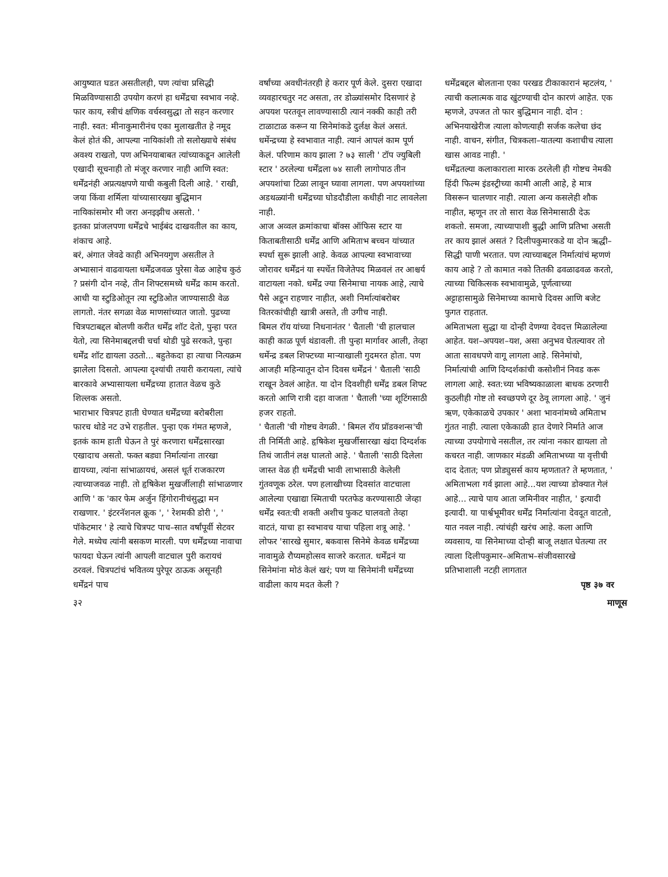आयुष्यात घडत असतीलही, पण त्यांचा प्रसिद्धी मिळविण्यासाठी उपयोग करणं हा धर्मेंद्रचा स्वभाव नव्हे.
फार काय, स्त्रीचं क्षणिक वर्चस्वसुद्धा तो सहन करणार नाही. स्वत: मीनाकुमारीनंच एका मुलाखतीत हे नमूद केलं होतं की, आपल्या नायिकांशी तो सलोख्याचे संबंध अवश्य राखतो, पण अभिनयाबाबत त्यांच्याकडून आलेली एखादी सूचनाही तो मंजूर करणार नाही आणि स्वत: धर्मेंद्रनंही अप्रत्यक्षपणे याची कबुली दिली आहे. ' राखी, जया किंवा शर्मिला यांच्यासारख्या बुद्धिमान नायिकांसमोर मी जरा अनइझीच असतो. '
इतका प्रांजलपणा धर्मेंद्रचे भाईबंद दाखवतील का काय, शंकाच आहे.
बरं, अंगात जेवढे काही अभिनयगुण असतील ते अभ्यासानं वाढवायला धर्मेंद्रजवळ पुरेसा वेळ आहेच कुठं ? प्रसंगी दोन नव्हे, तीन शिफ्टसमध्ये धर्मेंद्र काम करतो. आधी या स्टुडिओतून त्या स्टुडिओत जाण्यासाठी वेळ लागतो. नंतर सगळा वेळ माणसांच्यात जातो. पुढच्या चित्रपटाबद्दल बोलणी करीत धर्मेंद्र शॉट देतो, पुन्हा परत येतो, त्या सिनेमाबद्दलची चर्चा थोडी पुढे सरकते, पुन्हा धर्मेंद्र शॉट द्यायला उठतो... बहुतेकदा हा त्याचा नित्यक्रम झालेला दिसतो. आपल्या दृश्यांची तयारी करायला, त्यांचे बारकावे अभ्यासायला धर्मेंद्रच्या हातात वेळच कुठे शिल्लक असतो.
भाराभार चित्रपट हाती घेण्यात धर्मेंद्रच्या बरोबरीला फारच थोडे नट उभे राहतील. पुन्हा एक गंमत म्हणजे, इतकं काम हाती घेऊन ते पुरं करणारा धर्मेंद्रसारखा एखादाच असतो. फक्त बड्या निर्मात्यांना तारखा द्यायच्या, त्यांना सांभाळायचं, असलं धूर्त राजकारण त्याच्याजवळ नाही. तो हृषिकेश मुखर्जीलाही सांभाळणार आणि ' क 'कार फेम अर्जुन हिंगोरानीचंसुद्धा मन राखणार. ' इंटरनॅशनल क्रूक ', ' रेशमकी डोरी ', ' पॉकेटमार ' हे त्याचे चित्रपट पाच–सात वर्षांपूर्वी सेटवर गेले. मध्येच त्यांनी बसकण मारली. पण धर्मेंद्रच्या नावाचा फायदा घेऊन त्यांनी आपली वाटचाल पुरी करायचं ठरवलं. चित्रपटांचं भवितव्य पुरेपूर ठाऊक असूनही धर्मेंद्रनं पाच
वर्षांच्या अवधीनंतरही हे करार पूर्ण केले. दुसरा एखादा व्यवहारचतुर नट असता, तर डोळ्यांसमोर दिसणारं हे अपयश परतवून लावण्यासाठी त्यानं नक्की काही तरी टाळाटाळ करून या सिनेमांकडे दुर्लक्ष केलं असतं. धर्मेन्द्रच्या हे स्वभावात नाही. त्यानं आपलं काम पूर्ण केलं. परिणाम काय झाला ? ७३ साली ' टॉप ज्युबिली स्टार ' ठरलेल्या धर्मेंद्रला ७४ साली लागोपाठ तीन अपयशांचा टिळा लावून घ्यावा लागला. पण अपयशांच्या अडथळ्यांनी धर्मेंद्रच्या घोडदौडीला कधीही नाट लावलेला नाही.
आज अव्वल क्रमांकाचा बॉक्स ऑफिस स्टार या किताबतीसाठी धर्मेंद्र आणि अमिताभ बच्चन यांच्यात स्पर्धा सुरू झाली आहे. केवळ आपल्या स्वभावाच्या जोरावर धर्मेंद्रनं या स्पर्धेत विजेतेपद मिळवलं तर आश्चर्य वाटायला नको. धर्मेंद्र ज्या सिनेमाचा नायक आहे, त्याचे पैसे अडून राहणार नाहीत, अशी निर्मात्यांबरोबर वितरकांचीही खात्री असते, ती उगीच नाही.
बिमल रॉय यांच्या निधनानंतर ' चैताली 'ची हालचाल काही काळ पूर्ण थंडावली. ती पुन्हा मार्गावर आली, तेव्हा धर्मेन्द्र डबल शिफ्टच्या माऱ्याखाली गुदमरत होता. पण आजही महिन्यातून दोन दिवस धर्मेंद्रनं ' चैताली 'साठी राखून ठेवलं आहेत. या दोन दिवशीही धर्मेंद्र डबल शिफ्ट करतो आणि रात्री दहा वाजता ' चैताली 'च्या शूटिंगसाठी हजर राहतो.
' चैताली 'ची गोष्टच वेगळी. ' बिमल रॉय प्रॉडक्शन्स'ची ती निर्मिती आहे. हृषिकेश मुखर्जीसारखा खंदा दिग्दर्शक तिथं जातीनं लक्ष घालतो आहे. ' चैताली 'साठी दिलेला जास्त वेळ ही धर्मेंद्रची भावी लाभासाठी केलेली गुंतवणूक ठरेल. पण हलाखीच्या दिवसांत वाटचाला आलेल्या एखाद्या स्मिताची परतफेड करण्यासाठी जेव्हा धर्मेंद्र स्वत:ची शक्ती अशीच फुकट घालवतो तेव्हा वाटतं, याचा हा स्वभावच याचा पहिला शत्रू आहे. ' लोफर 'सारखे सुमार, बकवास सिनेमे केवळ धर्मेंद्रच्या नावामुळे रौप्यमहोत्सव साजरे करतात. धर्मेंद्रनं या सिनेमांना मोठं केलं खरं; पण या सिनेमांनी धर्मेंद्रच्या वाढीला काय मदत केली ?
धर्मेंद्रबद्दल बोलताना एका परखड टीकाकारानं म्हटलंय, ' त्याची कलात्मक वाढ खुंटण्याची दोन कारणं आहेत. एक म्हणजे, उपजत तो फार बुद्धिमान नाही. दोन : अभिनयाखेरीज त्याला कोणत्याही सर्जक कलेचा छंद नाही. वाचन, संगीत, चित्रकला–यातल्या कशाचीच त्याला खास आवड नाही. '
धर्मेंद्रतल्या कलाकाराला मारक ठरलेली ही गोष्टच नेमकी हिंदी फिल्म इंडस्ट्रीच्या कामी आली आहे, हे मात्र विसरून चालणार नाही. त्याला अन्य कसलेही शौक नाहीत, म्हणून तर तो सारा वेळ सिनेमासाठी देऊ शकतो. समजा, त्याच्यापाशी बुद्धी आणि प्रतिभा असती तर काय झालं असतं ? दिलीपकुमारकडे या दोन ऋद्धी–सिद्धी पाणी भरतात. पण त्याच्याबद्दल निर्मात्यांचं म्हणणं काय आहे ? तो कामात नको तितकी ढवळाढवळ करतो, त्याच्या चिकित्सक स्वभावामुळे, पूर्णत्वाच्या अट्टाहासामुळे सिनेमाच्या कामाचे दिवस आणि बजेट फुगत राहतात.
अमिताभला सुद्धा या दोन्ही देणग्या देवदत्त मिळालेल्या आहेत. यश–अपयश–यश, असा अनुभव घेतल्यावर तो आता सावधपणे वागू लागला आहे. सिनेमांचो, निर्मात्यांची आणि दिग्दर्शकांची कसोशीनं निवड करू लागला आहे. स्वत:च्या भविष्यकाळाला बाधक ठरणारी कुठलीही गोष्ट तो स्वच्छपणे दूर ठेवू लागला आहे. ' जुनं ऋण, एकेकाळचे उपकार ' अशा भावनांमध्ये अमिताभ गुंतत नाही. त्याला एकेकाळी हात देणारे निर्माते आज त्याच्या उपयोगाचे नसतील, तर त्यांना नकार द्यायला तो कचरत नाही. जाणकार मंडळी अमिताभच्या या वृत्तीची दाद देतात; पण प्रोड्युसर्स काय म्हणतात? ते म्हणतात, ' अमिताभला गर्व झाला आहे...यश त्याच्या डोक्यात गेलं आहे... त्याचे पाय आता जमिनीवर नाहीत, ' इत्यादी इत्यादी. या पार्श्वभूमीवर धर्मेंद्र निर्मात्यांना देवदूत वाटतो, यात नवल नाही. त्यांचंही खरंच आहे. कला आणि व्यवसाय, या सिनेमाच्या दोन्ही बाजू लक्षात घेतल्या तर त्याला दिलीपकुमार–अमिताभ–संजीवसारखे प्रतिभाशाली नटही लागतात
पृष्ठ ३७ वर
३२ माणूस